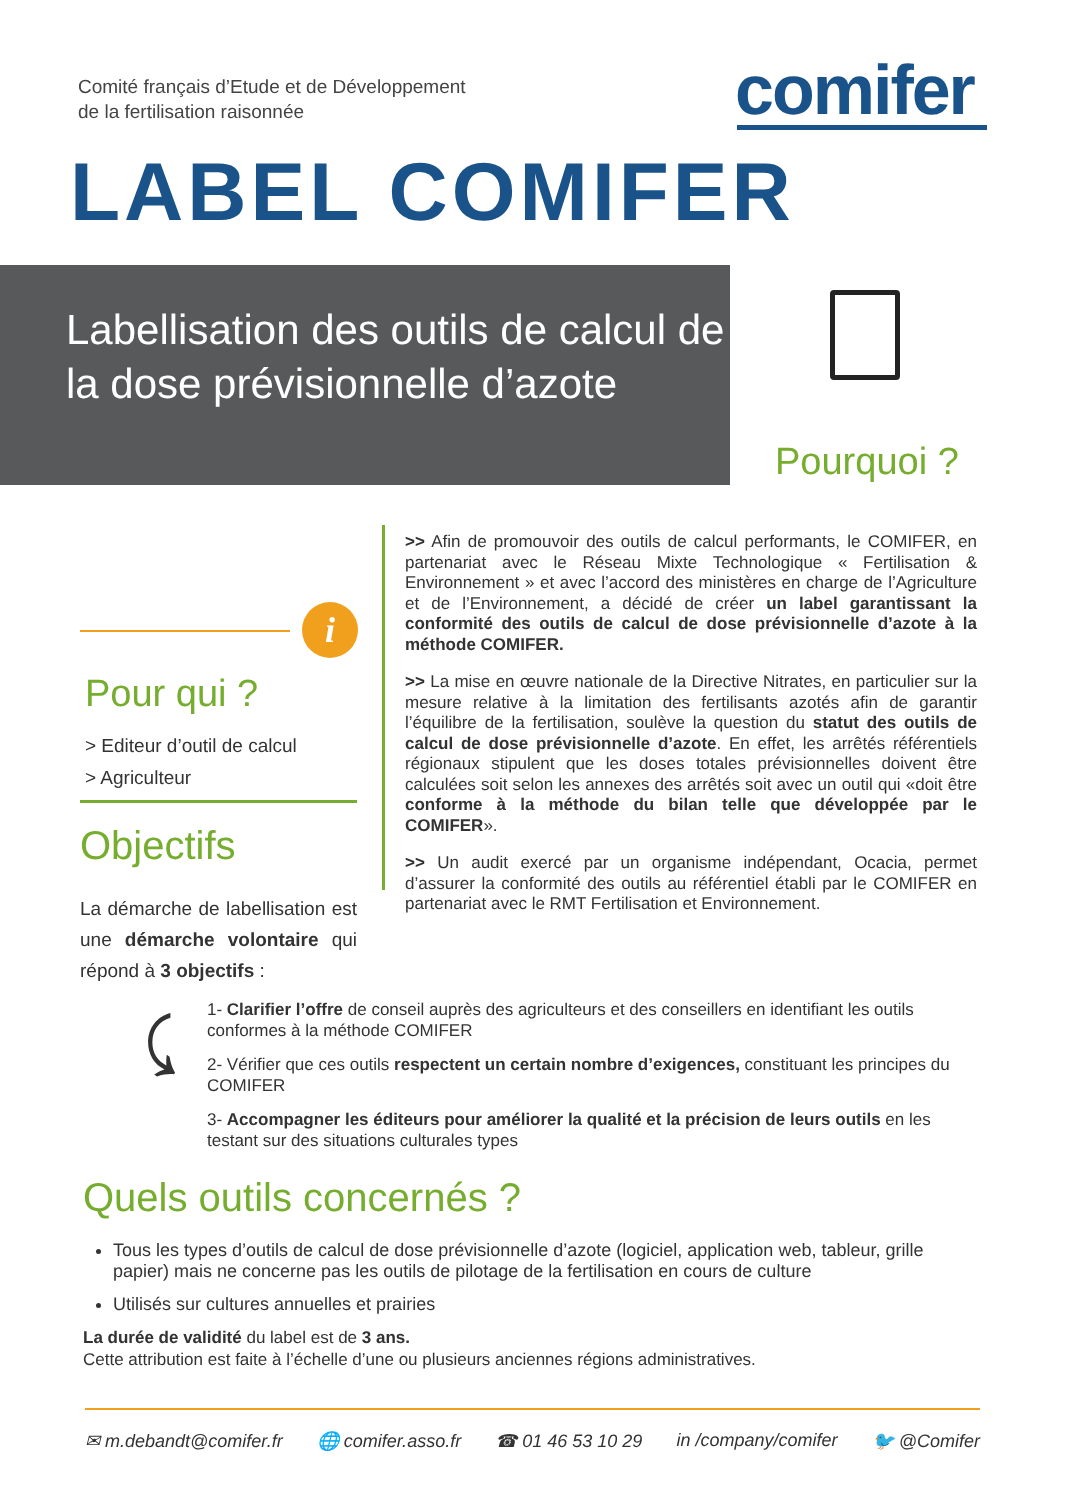Comité français d’Etude et de Développement
de la fertilisation raisonnée
comifer
LABEL COMIFER
Labellisation des outils de calcul de la dose prévisionnelle d’azote
Pourquoi ?
>> Afin de promouvoir des outils de calcul performants, le COMIFER, en partenariat avec le Réseau Mixte Technologique « Fertilisation & Environnement » et avec l’accord des ministères en charge de l’Agriculture et de l’Environnement, a décidé de créer un label garantissant la conformité des outils de calcul de dose prévisionnelle d’azote à la méthode COMIFER.
>> La mise en œuvre nationale de la Directive Nitrates, en particulier sur la mesure relative à la limitation des fertilisants azotés afin de garantir l’équilibre de la fertilisation, soulève la question du statut des outils de calcul de dose prévisionnelle d’azote. En effet, les arrêtés référentiels régionaux stipulent que les doses totales prévisionnelles doivent être calculées soit selon les annexes des arrêtés soit avec un outil qui «doit être conforme à la méthode du bilan telle que développée par le COMIFER».
>> Un audit exercé par un organisme indépendant, Ocacia, permet d’assurer la conformité des outils au référentiel établi par le COMIFER en partenariat avec le RMT Fertilisation et Environnement.
i
Pour qui ?
> Editeur d’outil de calcul
> Agriculteur
Objectifs
La démarche de labellisation est une démarche volontaire qui répond à 3 objectifs :
⤹
1- Clarifier l’offre de conseil auprès des agriculteurs et des conseillers en identifiant les outils conformes à la méthode COMIFER
2- Vérifier que ces outils respectent un certain nombre d’exigences, constituant les principes du COMIFER
3- Accompagner les éditeurs pour améliorer la qualité et la précision de leurs outils en les testant sur des situations culturales types
Quels outils concernés ?
Tous les types d’outils de calcul de dose prévisionnelle d’azote (logiciel, application web, tableur, grille papier) mais ne concerne pas les outils de pilotage de la fertilisation en cours de culture
Utilisés sur cultures annuelles et prairies
La durée de validité du label est de 3 ans.
Cette attribution est faite à l’échelle d’une ou plusieurs anciennes régions administratives.
✉ m.debandt@comifer.fr 🌐 comifer.asso.fr ☎ 01 46 53 10 29 in /company/comifer 🐦 @Comifer